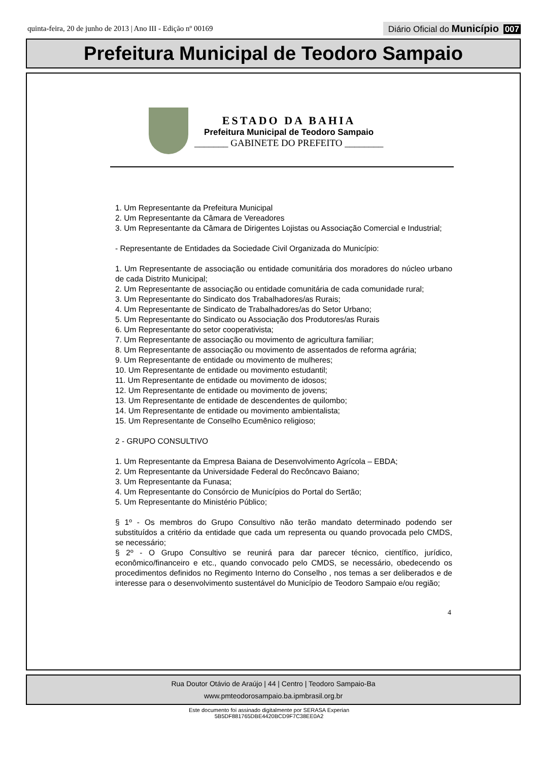quinta-feira, 20 de junho de 2013 | Ano III - Edição nº 00169
Diário Oficial do Município 007
Prefeitura Municipal de Teodoro Sampaio
ESTADO DA BAHIA
Prefeitura Municipal de Teodoro Sampaio
_______ GABINETE DO PREFEITO ________
1. Um Representante da Prefeitura Municipal
2. Um Representante da Câmara de Vereadores
3. Um Representante da Câmara de Dirigentes Lojistas ou Associação Comercial e Industrial;
- Representante de Entidades da Sociedade Civil Organizada do Município:
1. Um Representante de associação ou entidade comunitária dos moradores do núcleo urbano de cada Distrito Municipal;
2. Um Representante de associação ou entidade comunitária de cada comunidade rural;
3. Um Representante do Sindicato dos Trabalhadores/as Rurais;
4. Um Representante de Sindicato de Trabalhadores/as do Setor Urbano;
5. Um Representante do Sindicato ou Associação dos Produtores/as Rurais
6. Um Representante do setor cooperativista;
7. Um Representante de associação ou movimento de agricultura familiar;
8. Um Representante de associação ou movimento de assentados de reforma agrária;
9. Um Representante de entidade ou movimento de mulheres;
10. Um Representante de entidade ou movimento estudantil;
11. Um Representante de entidade ou movimento de idosos;
12. Um Representante de entidade ou movimento de jovens;
13. Um Representante de entidade de descendentes de quilombo;
14. Um Representante de entidade ou movimento ambientalista;
15. Um Representante de Conselho Ecumênico religioso;
2 - GRUPO CONSULTIVO
1. Um Representante da Empresa Baiana de Desenvolvimento Agrícola – EBDA;
2. Um Representante da Universidade Federal do Recôncavo Baiano;
3. Um Representante da Funasa;
4. Um Representante do Consórcio de Municípios do Portal do Sertão;
5. Um Representante do Ministério Público;
§ 1º - Os membros do Grupo Consultivo não terão mandato determinado podendo ser substituídos a critério da entidade que cada um representa ou quando provocada pelo CMDS, se necessário;
§ 2º - O Grupo Consultivo se reunirá para dar parecer técnico, científico, jurídico, econômico/financeiro e etc., quando convocado pelo CMDS, se necessário, obedecendo os procedimentos definidos no Regimento Interno do Conselho , nos temas a ser deliberados e de interesse para o desenvolvimento sustentável do Município de Teodoro Sampaio e/ou região;
4
Rua Doutor Otávio de Araújo | 44 | Centro | Teodoro Sampaio-Ba
www.pmteodorosampaio.ba.ipmbrasil.org.br
Este documento foi assinado digitalmente por SERASA Experian
5B5DF881765DBE4420BCD9F7C38EE0A2